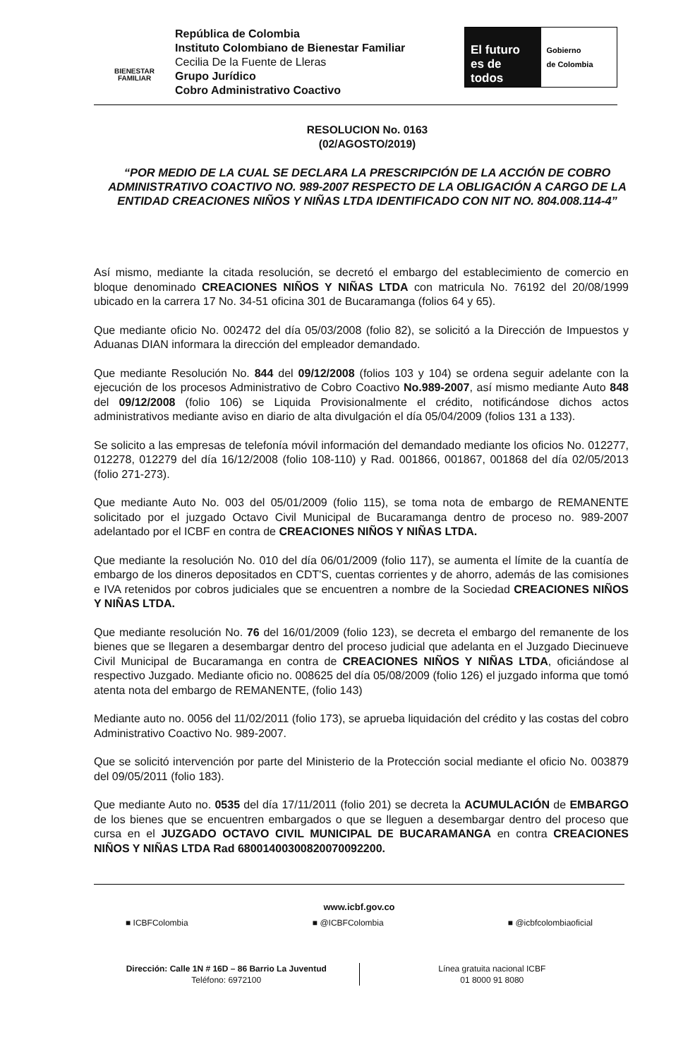BIENESTAR
FAMILIAR
República de Colombia
Instituto Colombiano de Bienestar Familiar
Cecilia De la Fuente de Lleras
Grupo Jurídico
Cobro Administrativo Coactivo
El futuro
es de todos
Gobierno
de Colombia
RESOLUCION No. 0163
(02/AGOSTO/2019)
“POR MEDIO DE LA CUAL SE DECLARA LA PRESCRIPCIÓN DE LA ACCIÓN DE COBRO ADMINISTRATIVO COACTIVO NO. 989-2007 RESPECTO DE LA OBLIGACIÓN A CARGO DE LA ENTIDAD CREACIONES NIÑOS Y NIÑAS LTDA IDENTIFICADO CON NIT NO. 804.008.114-4”
Así mismo, mediante la citada resolución, se decretó el embargo del establecimiento de comercio en bloque denominado CREACIONES NIÑOS Y NIÑAS LTDA con matricula No. 76192 del 20/08/1999 ubicado en la carrera 17 No. 34-51 oficina 301 de Bucaramanga (folios 64 y 65).
Que mediante oficio No. 002472 del día 05/03/2008 (folio 82), se solicitó a la Dirección de Impuestos y Aduanas DIAN informara la dirección del empleador demandado.
Que mediante Resolución No. 844 del 09/12/2008 (folios 103 y 104) se ordena seguir adelante con la ejecución de los procesos Administrativo de Cobro Coactivo No.989-2007, así mismo mediante Auto 848 del 09/12/2008 (folio 106) se Liquida Provisionalmente el crédito, notificándose dichos actos administrativos mediante aviso en diario de alta divulgación el día 05/04/2009 (folios 131 a 133).
Se solicito a las empresas de telefonía móvil información del demandado mediante los oficios No. 012277, 012278, 012279 del día 16/12/2008 (folio 108-110) y Rad. 001866, 001867, 001868 del día 02/05/2013 (folio 271-273).
Que mediante Auto No. 003 del 05/01/2009 (folio 115), se toma nota de embargo de REMANENTE solicitado por el juzgado Octavo Civil Municipal de Bucaramanga dentro de proceso no. 989-2007 adelantado por el ICBF en contra de CREACIONES NIÑOS Y NIÑAS LTDA.
Que mediante la resolución No. 010 del día 06/01/2009 (folio 117), se aumenta el límite de la cuantía de embargo de los dineros depositados en CDT'S, cuentas corrientes y de ahorro, además de las comisiones e IVA retenidos por cobros judiciales que se encuentren a nombre de la Sociedad CREACIONES NIÑOS Y NIÑAS LTDA.
Que mediante resolución No. 76 del 16/01/2009 (folio 123), se decreta el embargo del remanente de los bienes que se llegaren a desembargar dentro del proceso judicial que adelanta en el Juzgado Diecinueve Civil Municipal de Bucaramanga en contra de CREACIONES NIÑOS Y NIÑAS LTDA, oficiándose al respectivo Juzgado. Mediante oficio no. 008625 del día 05/08/2009 (folio 126) el juzgado informa que tomó atenta nota del embargo de REMANENTE, (folio 143)
Mediante auto no. 0056 del 11/02/2011 (folio 173), se aprueba liquidación del crédito y las costas del cobro Administrativo Coactivo No. 989-2007.
Que se solicitó intervención por parte del Ministerio de la Protección social mediante el oficio No. 003879 del 09/05/2011 (folio 183).
Que mediante Auto no. 0535 del día 17/11/2011 (folio 201) se decreta la ACUMULACIÓN de EMBARGO de los bienes que se encuentren embargados o que se lleguen a desembargar dentro del proceso que cursa en el JUZGADO OCTAVO CIVIL MUNICIPAL DE BUCARAMANGA en contra CREACIONES NIÑOS Y NIÑAS LTDA Rad 68001400300820070092200.
www.icbf.gov.co
■ ICBFColombia ■ @ICBFColombia ■ @icbfcolombiaoficial
Dirección: Calle 1N # 16D – 86 Barrio La Juventud
Teléfono: 6972100
Línea gratuita nacional ICBF
01 8000 91 8080